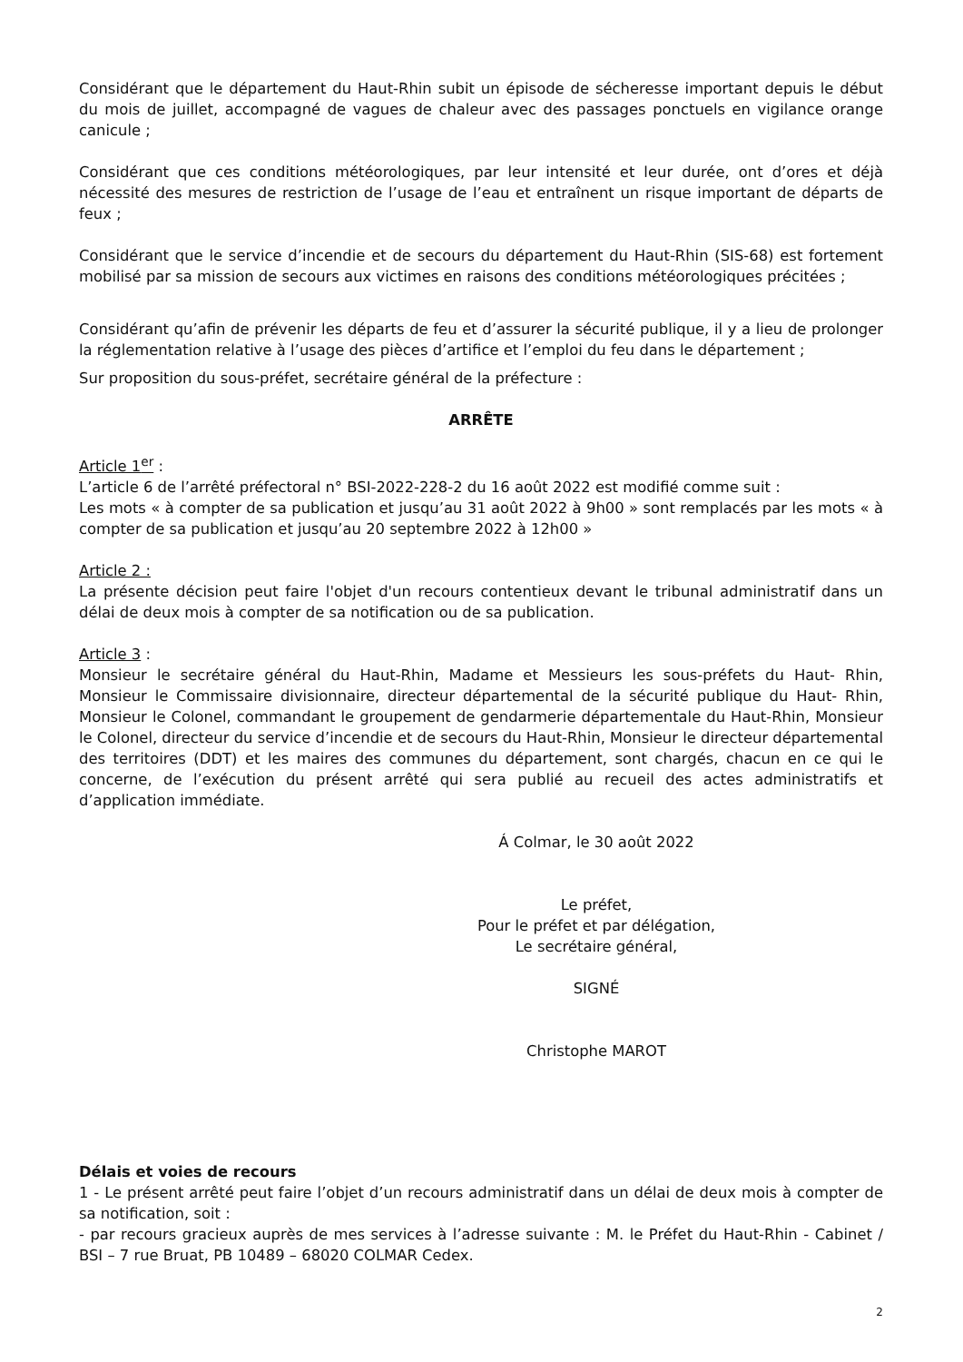Considérant que le département du Haut-Rhin subit un épisode de sécheresse important depuis le début du mois de juillet, accompagné de vagues de chaleur avec des passages ponctuels en vigilance orange canicule ;
Considérant que ces conditions météorologiques, par leur intensité et leur durée, ont d’ores et déjà nécessité des mesures de restriction de l’usage de l’eau et entraînent un risque important de départs de feux ;
Considérant que le service d’incendie et de secours du département du Haut-Rhin (SIS-68) est fortement mobilisé par sa mission de secours aux victimes en raisons des conditions météorologiques précitées ;
Considérant qu’afin de prévenir les départs de feu et d’assurer la sécurité publique, il y a lieu de prolonger la réglementation relative à l’usage des pièces d’artifice et l’emploi du feu dans le département ;
Sur proposition du sous-préfet, secrétaire général de la préfecture :
ARRÊTE
Article 1<sup>er</sup> :
L’article 6 de l’arrêté préfectoral n° BSI-2022-228-2 du 16 août 2022 est modifié comme suit :
Les mots « à compter de sa publication et jusqu’au 31 août 2022 à 9h00 » sont remplacés par les mots « à compter de sa publication et jusqu’au 20 septembre 2022 à 12h00 »
Article 2 :
La présente décision peut faire l'objet d'un recours contentieux devant le tribunal administratif dans un délai de deux mois à compter de sa notification ou de sa publication.
Article 3 :
Monsieur le secrétaire général du Haut-Rhin, Madame et Messieurs les sous-préfets du Haut- Rhin, Monsieur le Commissaire divisionnaire, directeur départemental de la sécurité publique du Haut- Rhin, Monsieur le Colonel, commandant le groupement de gendarmerie départementale du Haut-Rhin, Monsieur le Colonel, directeur du service d’incendie et de secours du Haut-Rhin, Monsieur le directeur départemental des territoires (DDT) et les maires des communes du département, sont chargés, chacun en ce qui le concerne, de l’exécution du présent arrêté qui sera publié au recueil des actes administratifs et d’application immédiate.
Á Colmar, le 30 août 2022
Le préfet,
Pour le préfet et par délégation,
Le secrétaire général,
SIGNÉ
Christophe MAROT
Délais et voies de recours
1 - Le présent arrêté peut faire l’objet d’un recours administratif dans un délai de deux mois à compter de sa notification, soit :
- par recours gracieux auprès de mes services à l’adresse suivante : M. le Préfet du Haut-Rhin - Cabinet / BSI – 7 rue Bruat, PB 10489 – 68020 COLMAR Cedex.
2